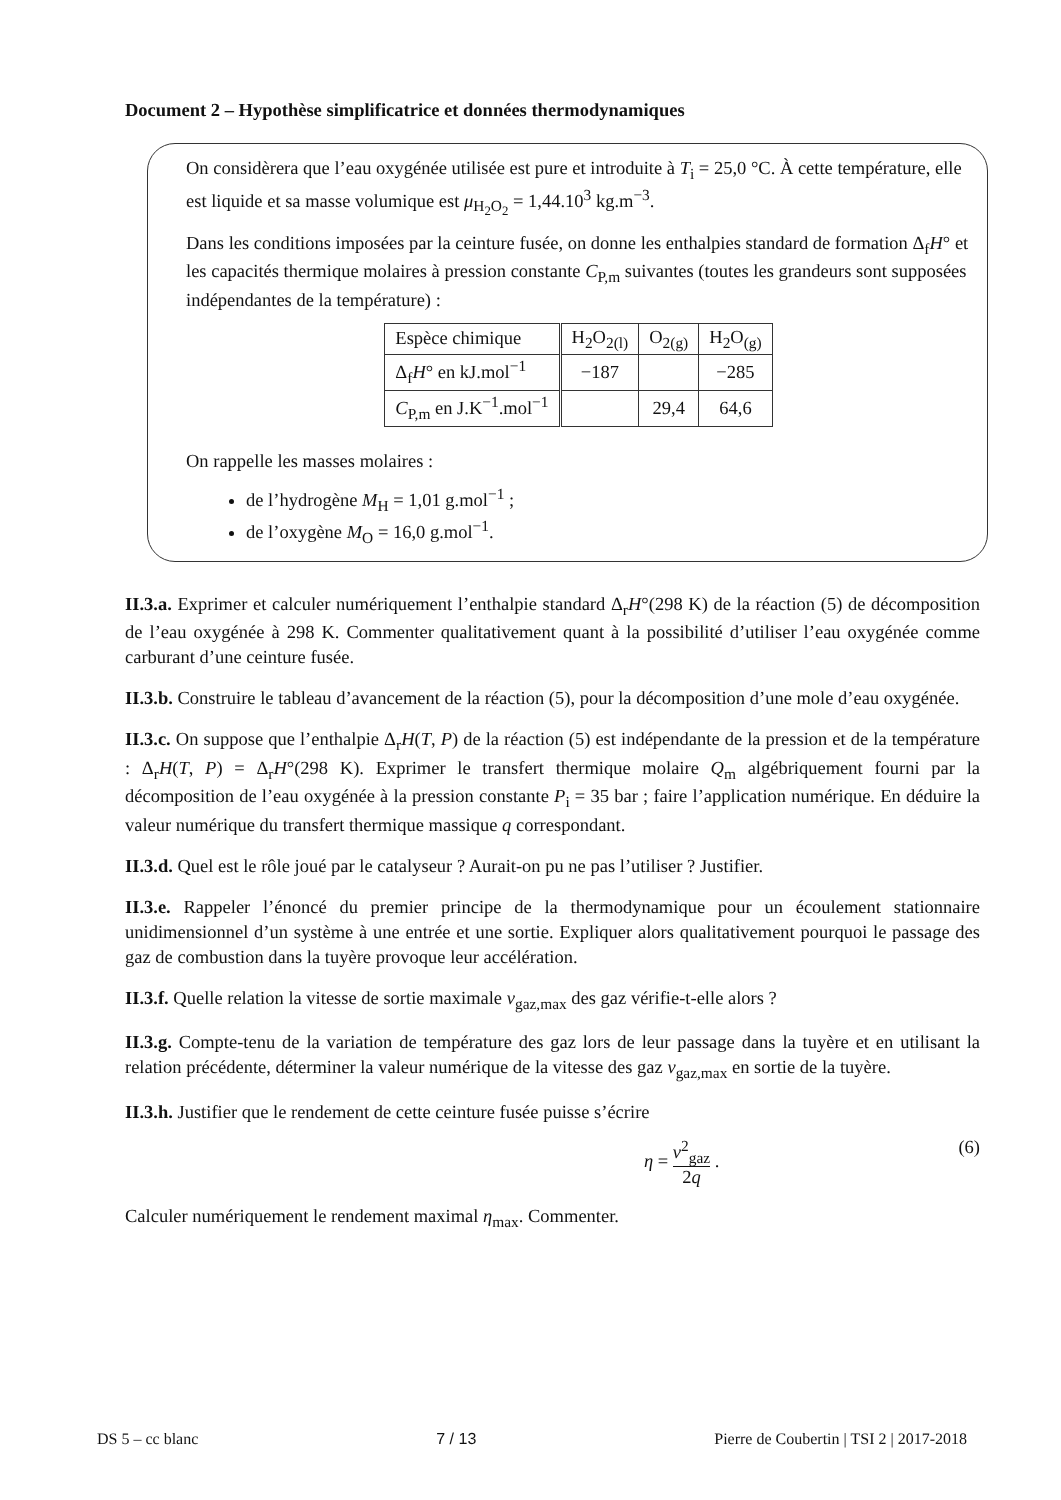Document 2 – Hypothèse simplificatrice et données thermodynamiques
On considèrera que l’eau oxygénée utilisée est pure et introduite à T<sub>i</sub> = 25,0 °C. À cette température, elle est liquide et sa masse volumique est μ<sub>H<sub>2</sub>O<sub>2</sub></sub> = 1,44.10<sup>3</sup> kg.m<sup>−3</sup>.
Dans les conditions imposées par la ceinture fusée, on donne les enthalpies standard de formation Δ<sub>f</sub>H° et les capacités thermique molaires à pression constante C<sub>P,m</sub> suivantes (toutes les grandeurs sont supposées indépendantes de la température) :
| Espèce chimique | H<sub>2</sub>O<sub>2(l)</sub> | O<sub>2(g)</sub> | H<sub>2</sub>O<sub>(g)</sub> |
| --- | --- | --- | --- |
| Δ<sub>f</sub> H ° en kJ.mol<sup>−1</sup> | −187 | | −285 |
| C<sub>P,m</sub> en J.K<sup>−1</sup>.mol<sup>−1</sup> | | 29,4 | 64,6 |
On rappelle les masses molaires :
de l’hydrogène M<sub>H</sub> = 1,01 g.mol<sup>−1</sup> ;
de l’oxygène M<sub>O</sub> = 16,0 g.mol<sup>−1</sup>.
II.3.a. Exprimer et calculer numériquement l’enthalpie standard Δ<sub>r</sub>H°(298 K) de la réaction (5) de décomposition de l’eau oxygénée à 298 K. Commenter qualitativement quant à la possibilité d’utiliser l’eau oxygénée comme carburant d’une ceinture fusée.
II.3.b. Construire le tableau d’avancement de la réaction (5), pour la décomposition d’une mole d’eau oxygénée.
II.3.c. On suppose que l’enthalpie Δ<sub>r</sub>H(T, P) de la réaction (5) est indépendante de la pression et de la température : Δ<sub>r</sub>H(T, P) = Δ<sub>r</sub>H°(298 K). Exprimer le transfert thermique molaire Q<sub>m</sub> algébriquement fourni par la décomposition de l’eau oxygénée à la pression constante P<sub>i</sub> = 35 bar ; faire l’application numérique. En déduire la valeur numérique du transfert thermique massique q correspondant.
II.3.d. Quel est le rôle joué par le catalyseur ? Aurait-on pu ne pas l’utiliser ? Justifier.
II.3.e. Rappeler l’énoncé du premier principe de la thermodynamique pour un écoulement stationnaire unidimensionnel d’un système à une entrée et une sortie. Expliquer alors qualitativement pourquoi le passage des gaz de combustion dans la tuyère provoque leur accélération.
II.3.f. Quelle relation la vitesse de sortie maximale v<sub>gaz,max</sub> des gaz vérifie-t-elle alors ?
II.3.g. Compte-tenu de la variation de température des gaz lors de leur passage dans la tuyère et en utilisant la relation précédente, déterminer la valeur numérique de la vitesse des gaz v<sub>gaz,max</sub> en sortie de la tuyère.
II.3.h. Justifier que le rendement de cette ceinture fusée puisse s’écrire
η = v<sup>2</sup><sub>gaz</sub> 2q . (6)
Calculer numériquement le rendement maximal η<sub>max</sub>. Commenter.
DS 5 – cc blanc 7 / 13 Pierre de Coubertin | TSI 2 | 2017-2018